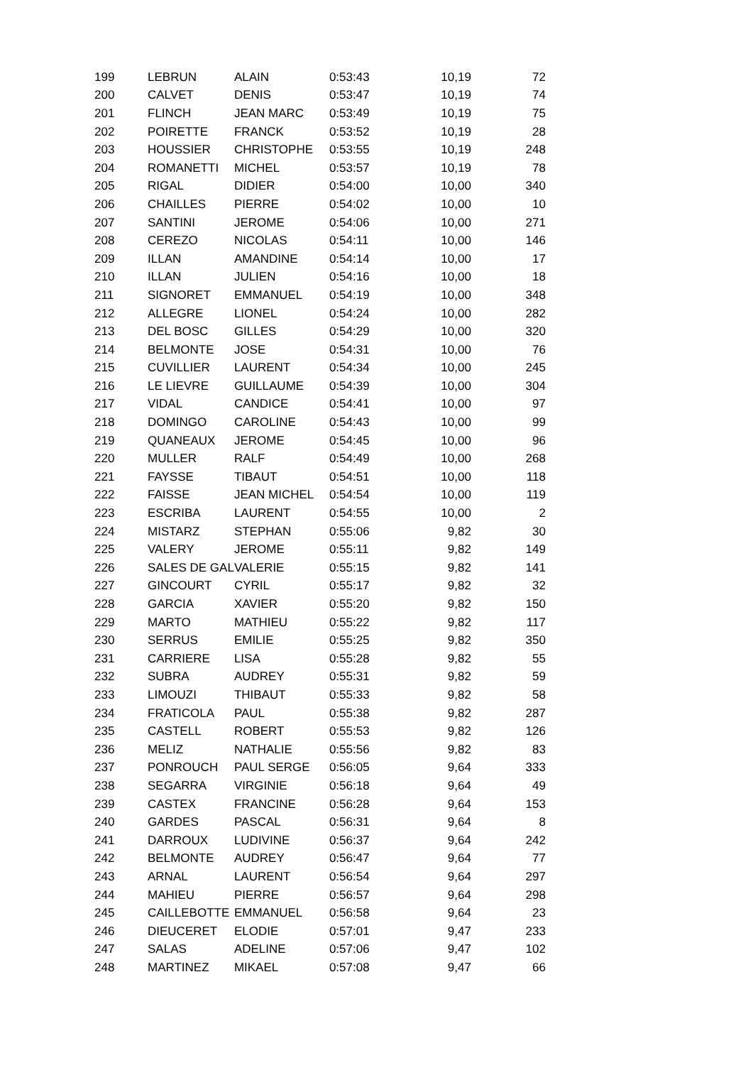| 199 | LEBRUN | ALAIN | 0:53:43 | 10,19 | 72 |
| 200 | CALVET | DENIS | 0:53:47 | 10,19 | 74 |
| 201 | FLINCH | JEAN MARC | 0:53:49 | 10,19 | 75 |
| 202 | POIRETTE | FRANCK | 0:53:52 | 10,19 | 28 |
| 203 | HOUSSIER | CHRISTOPHE | 0:53:55 | 10,19 | 248 |
| 204 | ROMANETTI | MICHEL | 0:53:57 | 10,19 | 78 |
| 205 | RIGAL | DIDIER | 0:54:00 | 10,00 | 340 |
| 206 | CHAILLES | PIERRE | 0:54:02 | 10,00 | 10 |
| 207 | SANTINI | JEROME | 0:54:06 | 10,00 | 271 |
| 208 | CEREZO | NICOLAS | 0:54:11 | 10,00 | 146 |
| 209 | ILLAN | AMANDINE | 0:54:14 | 10,00 | 17 |
| 210 | ILLAN | JULIEN | 0:54:16 | 10,00 | 18 |
| 211 | SIGNORET | EMMANUEL | 0:54:19 | 10,00 | 348 |
| 212 | ALLEGRE | LIONEL | 0:54:24 | 10,00 | 282 |
| 213 | DEL BOSC | GILLES | 0:54:29 | 10,00 | 320 |
| 214 | BELMONTE | JOSE | 0:54:31 | 10,00 | 76 |
| 215 | CUVILLIER | LAURENT | 0:54:34 | 10,00 | 245 |
| 216 | LE LIEVRE | GUILLAUME | 0:54:39 | 10,00 | 304 |
| 217 | VIDAL | CANDICE | 0:54:41 | 10,00 | 97 |
| 218 | DOMINGO | CAROLINE | 0:54:43 | 10,00 | 99 |
| 219 | QUANEAUX | JEROME | 0:54:45 | 10,00 | 96 |
| 220 | MULLER | RALF | 0:54:49 | 10,00 | 268 |
| 221 | FAYSSE | TIBAUT | 0:54:51 | 10,00 | 118 |
| 222 | FAISSE | JEAN MICHEL | 0:54:54 | 10,00 | 119 |
| 223 | ESCRIBA | LAURENT | 0:54:55 | 10,00 | 2 |
| 224 | MISTARZ | STEPHAN | 0:55:06 | 9,82 | 30 |
| 225 | VALERY | JEROME | 0:55:11 | 9,82 | 149 |
| 226 | SALES DE GAL | VALERIE | 0:55:15 | 9,82 | 141 |
| 227 | GINCOURT | CYRIL | 0:55:17 | 9,82 | 32 |
| 228 | GARCIA | XAVIER | 0:55:20 | 9,82 | 150 |
| 229 | MARTO | MATHIEU | 0:55:22 | 9,82 | 117 |
| 230 | SERRUS | EMILIE | 0:55:25 | 9,82 | 350 |
| 231 | CARRIERE | LISA | 0:55:28 | 9,82 | 55 |
| 232 | SUBRA | AUDREY | 0:55:31 | 9,82 | 59 |
| 233 | LIMOUZI | THIBAUT | 0:55:33 | 9,82 | 58 |
| 234 | FRATICOLA | PAUL | 0:55:38 | 9,82 | 287 |
| 235 | CASTELL | ROBERT | 0:55:53 | 9,82 | 126 |
| 236 | MELIZ | NATHALIE | 0:55:56 | 9,82 | 83 |
| 237 | PONROUCH | PAUL SERGE | 0:56:05 | 9,64 | 333 |
| 238 | SEGARRA | VIRGINIE | 0:56:18 | 9,64 | 49 |
| 239 | CASTEX | FRANCINE | 0:56:28 | 9,64 | 153 |
| 240 | GARDES | PASCAL | 0:56:31 | 9,64 | 8 |
| 241 | DARROUX | LUDIVINE | 0:56:37 | 9,64 | 242 |
| 242 | BELMONTE | AUDREY | 0:56:47 | 9,64 | 77 |
| 243 | ARNAL | LAURENT | 0:56:54 | 9,64 | 297 |
| 244 | MAHIEU | PIERRE | 0:56:57 | 9,64 | 298 |
| 245 | CAILLEBOTTE | EMMANUEL | 0:56:58 | 9,64 | 23 |
| 246 | DIEUCERET | ELODIE | 0:57:01 | 9,47 | 233 |
| 247 | SALAS | ADELINE | 0:57:06 | 9,47 | 102 |
| 248 | MARTINEZ | MIKAEL | 0:57:08 | 9,47 | 66 |